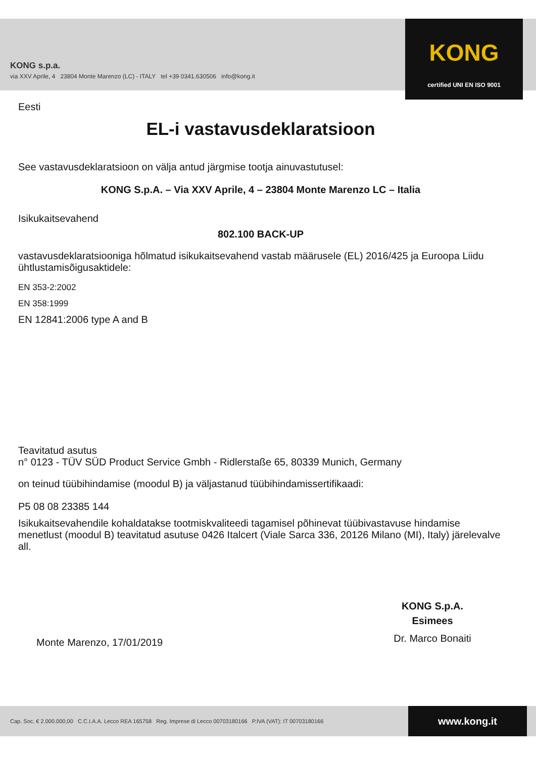KONG s.p.a.
via XXV Aprile, 4 23804 Monte Marenzo (LC) - ITALY tel +39 0341.630506 info@kong.it
KONG
certified UNI EN ISO 9001
Eesti
EL-i vastavusdeklaratsioon
See vastavusdeklaratsioon on välja antud järgmise tootja ainuvastutusel:
KONG S.p.A. – Via XXV Aprile, 4 – 23804 Monte Marenzo LC – Italia
Isikukaitsevahend
802.100 BACK-UP
vastavusdeklaratsiooniga hõlmatud isikukaitsevahend vastab määrusele (EL) 2016/425 ja Euroopa Liidu ühtlustamisõigusaktidele:
EN 353-2:2002
EN 358:1999
EN 12841:2006 type A and B
Teavitatud asutus
n° 0123 - TÜV SÜD Product Service Gmbh - Ridlerstaße 65, 80339 Munich, Germany
on teinud tüübihindamise (moodul B) ja väljastanud tüübihindamissertifikaadi:
P5 08 08 23385 144
Isikukaitsevahendile kohaldatakse tootmiskvaliteedi tagamisel põhinevat tüübivastavuse hindamise menetlust (moodul B) teavitatud asutuse 0426 Italcert (Viale Sarca 336, 20126 Milano (MI), Italy) järelevalve all.
Monte Marenzo, 17/01/2019
KONG S.p.A.
Esimees
Dr. Marco Bonaiti
Cap. Soc. € 2.000.000,00 C.C.I.A.A. Lecco REA 165758 Reg. Imprese di Lecco 00703180166 P.IVA (VAT): IT 00703180166
www.kong.it